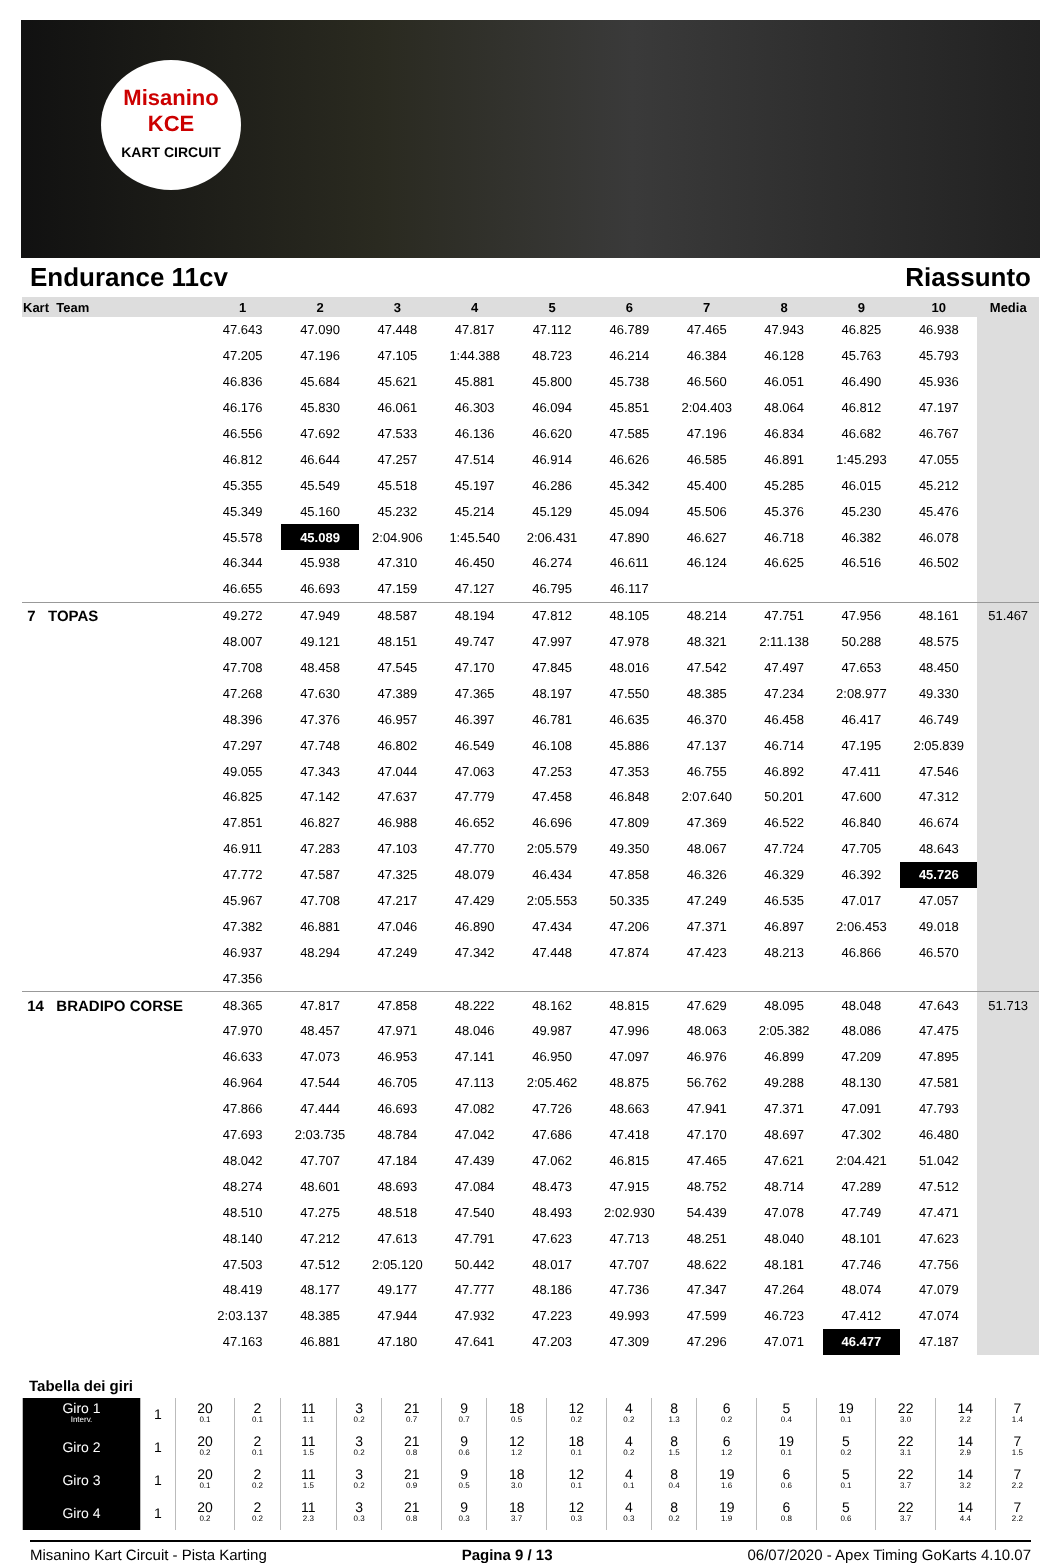Misanino
KCE
KART CIRCUIT
Endurance 11cv Riassunto
| Kart Team | 1 | 2 | 3 | 4 | 5 | 6 | 7 | 8 | 9 | 10 | Media |
| --- | --- | --- | --- | --- | --- | --- | --- | --- | --- | --- | --- |
| | 47.643 | 47.090 | 47.448 | 47.817 | 47.112 | 46.789 | 47.465 | 47.943 | 46.825 | 46.938 | |
| | 47.205 | 47.196 | 47.105 | 1:44.388 | 48.723 | 46.214 | 46.384 | 46.128 | 45.763 | 45.793 | |
| | 46.836 | 45.684 | 45.621 | 45.881 | 45.800 | 45.738 | 46.560 | 46.051 | 46.490 | 45.936 | |
| | 46.176 | 45.830 | 46.061 | 46.303 | 46.094 | 45.851 | 2:04.403 | 48.064 | 46.812 | 47.197 | |
| | 46.556 | 47.692 | 47.533 | 46.136 | 46.620 | 47.585 | 47.196 | 46.834 | 46.682 | 46.767 | |
| | 46.812 | 46.644 | 47.257 | 47.514 | 46.914 | 46.626 | 46.585 | 46.891 | 1:45.293 | 47.055 | |
| | 45.355 | 45.549 | 45.518 | 45.197 | 46.286 | 45.342 | 45.400 | 45.285 | 46.015 | 45.212 | |
| | 45.349 | 45.160 | 45.232 | 45.214 | 45.129 | 45.094 | 45.506 | 45.376 | 45.230 | 45.476 | |
| | 45.578 | 45.089 | 2:04.906 | 1:45.540 | 2:06.431 | 47.890 | 46.627 | 46.718 | 46.382 | 46.078 | |
| | 46.344 | 45.938 | 47.310 | 46.450 | 46.274 | 46.611 | 46.124 | 46.625 | 46.516 | 46.502 | |
| | 46.655 | 46.693 | 47.159 | 47.127 | 46.795 | 46.117 | | | | | |
| 7 TOPAS | 49.272 | 47.949 | 48.587 | 48.194 | 47.812 | 48.105 | 48.214 | 47.751 | 47.956 | 48.161 | 51.467 |
| | 48.007 | 49.121 | 48.151 | 49.747 | 47.997 | 47.978 | 48.321 | 2:11.138 | 50.288 | 48.575 | |
| | 47.708 | 48.458 | 47.545 | 47.170 | 47.845 | 48.016 | 47.542 | 47.497 | 47.653 | 48.450 | |
| | 47.268 | 47.630 | 47.389 | 47.365 | 48.197 | 47.550 | 48.385 | 47.234 | 2:08.977 | 49.330 | |
| | 48.396 | 47.376 | 46.957 | 46.397 | 46.781 | 46.635 | 46.370 | 46.458 | 46.417 | 46.749 | |
| | 47.297 | 47.748 | 46.802 | 46.549 | 46.108 | 45.886 | 47.137 | 46.714 | 47.195 | 2:05.839 | |
| | 49.055 | 47.343 | 47.044 | 47.063 | 47.253 | 47.353 | 46.755 | 46.892 | 47.411 | 47.546 | |
| | 46.825 | 47.142 | 47.637 | 47.779 | 47.458 | 46.848 | 2:07.640 | 50.201 | 47.600 | 47.312 | |
| | 47.851 | 46.827 | 46.988 | 46.652 | 46.696 | 47.809 | 47.369 | 46.522 | 46.840 | 46.674 | |
| | 46.911 | 47.283 | 47.103 | 47.770 | 2:05.579 | 49.350 | 48.067 | 47.724 | 47.705 | 48.643 | |
| | 47.772 | 47.587 | 47.325 | 48.079 | 46.434 | 47.858 | 46.326 | 46.329 | 46.392 | 45.726 | |
| | 45.967 | 47.708 | 47.217 | 47.429 | 2:05.553 | 50.335 | 47.249 | 46.535 | 47.017 | 47.057 | |
| | 47.382 | 46.881 | 47.046 | 46.890 | 47.434 | 47.206 | 47.371 | 46.897 | 2:06.453 | 49.018 | |
| | 46.937 | 48.294 | 47.249 | 47.342 | 47.448 | 47.874 | 47.423 | 48.213 | 46.866 | 46.570 | |
| | 47.356 | | | | | | | | | | |
| 14 BRADIPO CORSE | 48.365 | 47.817 | 47.858 | 48.222 | 48.162 | 48.815 | 47.629 | 48.095 | 48.048 | 47.643 | 51.713 |
| | 47.970 | 48.457 | 47.971 | 48.046 | 49.987 | 47.996 | 48.063 | 2:05.382 | 48.086 | 47.475 | |
| | 46.633 | 47.073 | 46.953 | 47.141 | 46.950 | 47.097 | 46.976 | 46.899 | 47.209 | 47.895 | |
| | 46.964 | 47.544 | 46.705 | 47.113 | 2:05.462 | 48.875 | 56.762 | 49.288 | 48.130 | 47.581 | |
| | 47.866 | 47.444 | 46.693 | 47.082 | 47.726 | 48.663 | 47.941 | 47.371 | 47.091 | 47.793 | |
| | 47.693 | 2:03.735 | 48.784 | 47.042 | 47.686 | 47.418 | 47.170 | 48.697 | 47.302 | 46.480 | |
| | 48.042 | 47.707 | 47.184 | 47.439 | 47.062 | 46.815 | 47.465 | 47.621 | 2:04.421 | 51.042 | |
| | 48.274 | 48.601 | 48.693 | 47.084 | 48.473 | 47.915 | 48.752 | 48.714 | 47.289 | 47.512 | |
| | 48.510 | 47.275 | 48.518 | 47.540 | 48.493 | 2:02.930 | 54.439 | 47.078 | 47.749 | 47.471 | |
| | 48.140 | 47.212 | 47.613 | 47.791 | 47.623 | 47.713 | 48.251 | 48.040 | 48.101 | 47.623 | |
| | 47.503 | 47.512 | 2:05.120 | 50.442 | 48.017 | 47.707 | 48.622 | 48.181 | 47.746 | 47.756 | |
| | 48.419 | 48.177 | 49.177 | 47.777 | 48.186 | 47.736 | 47.347 | 47.264 | 48.074 | 47.079 | |
| | 2:03.137 | 48.385 | 47.944 | 47.932 | 47.223 | 49.993 | 47.599 | 46.723 | 47.412 | 47.074 | |
| | 47.163 | 46.881 | 47.180 | 47.641 | 47.203 | 47.309 | 47.296 | 47.071 | 46.477 | 47.187 | |
Tabella dei giri
| Giro 1 Interv. | 1 | 20 0.1 | 2 0.1 | 11 1.1 | 3 0.2 | 21 0.7 | 9 0.7 | 18 0.5 | 12 0.2 | 4 0.2 | 8 1.3 | 6 0.2 | 5 0.4 | 19 0.1 | 22 3.0 | 14 2.2 | 7 1.4 |
| Giro 2 | 1 | 20 0.2 | 2 0.1 | 11 1.5 | 3 0.2 | 21 0.8 | 9 0.6 | 12 1.2 | 18 0.1 | 4 0.2 | 8 1.5 | 6 1.2 | 19 0.1 | 5 0.2 | 22 3.1 | 14 2.9 | 7 1.5 |
| Giro 3 | 1 | 20 0.1 | 2 0.2 | 11 1.5 | 3 0.2 | 21 0.9 | 9 0.5 | 18 3.0 | 12 0.1 | 4 0.1 | 8 0.4 | 19 1.6 | 6 0.6 | 5 0.1 | 22 3.7 | 14 3.2 | 7 2.2 |
| Giro 4 | 1 | 20 0.2 | 2 0.2 | 11 2.3 | 3 0.3 | 21 0.8 | 9 0.3 | 18 3.7 | 12 0.3 | 4 0.3 | 8 0.2 | 19 1.9 | 6 0.8 | 5 0.6 | 22 3.7 | 14 4.4 | 7 2.2 |
Misanino Kart Circuit - Pista Karting Pagina 9 / 13 06/07/2020 - Apex Timing GoKarts 4.10.07